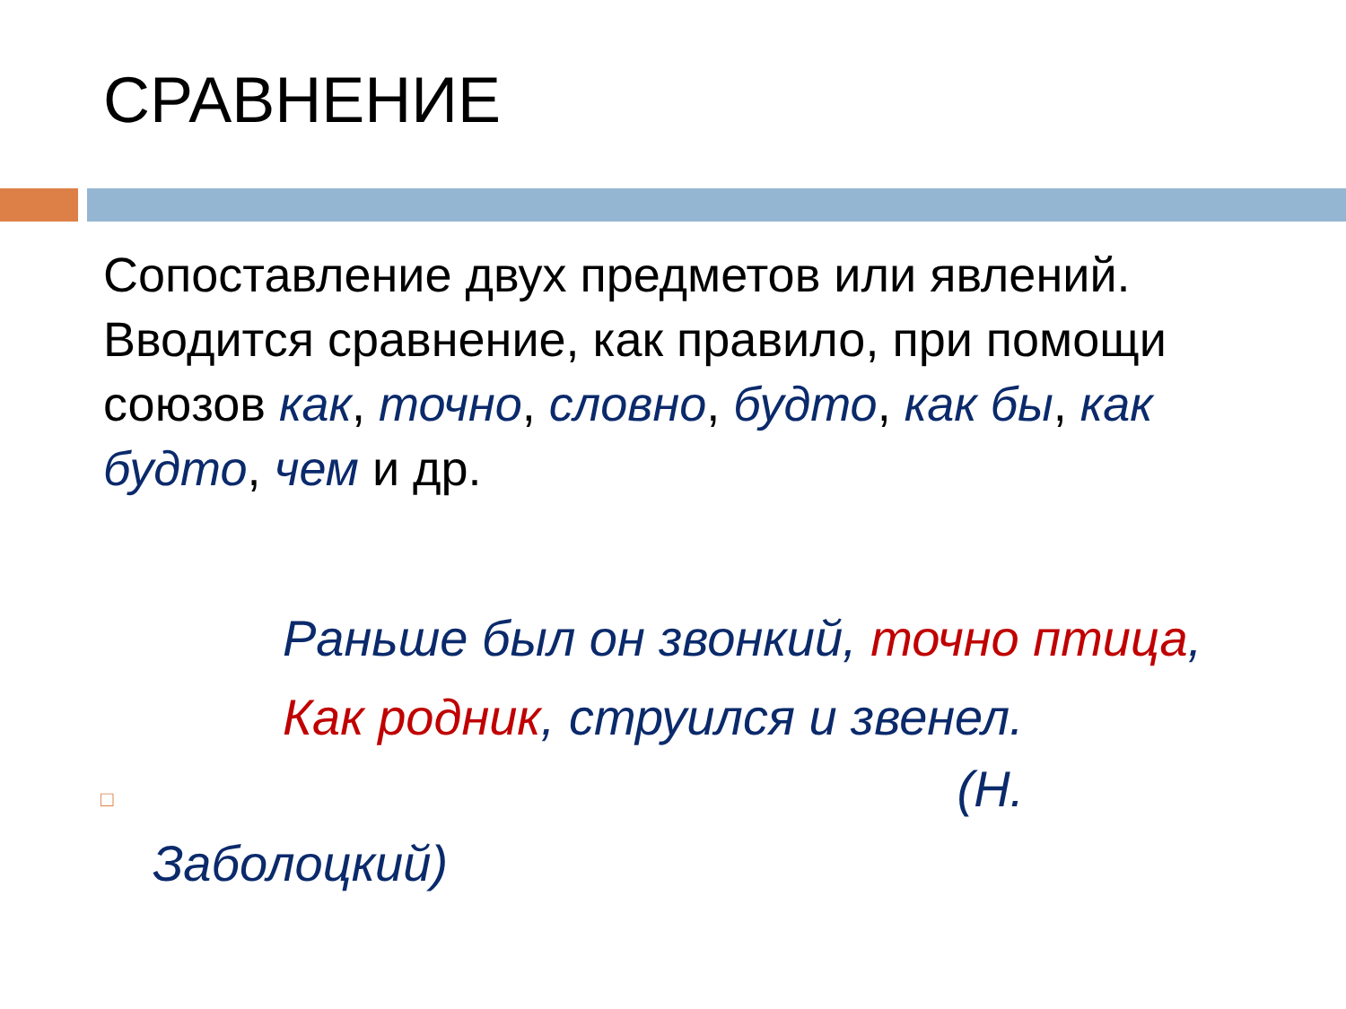СРАВНЕНИЕ
Сопоставление двух предметов или явлений. Вводится сравнение, как правило, при помощи союзов как, точно, словно, будто, как бы, как будто, чем и др.
Раньше был он звонкий, точно птица,
Как родник, струился и звенел.
□ (Н.
Заболоцкий)